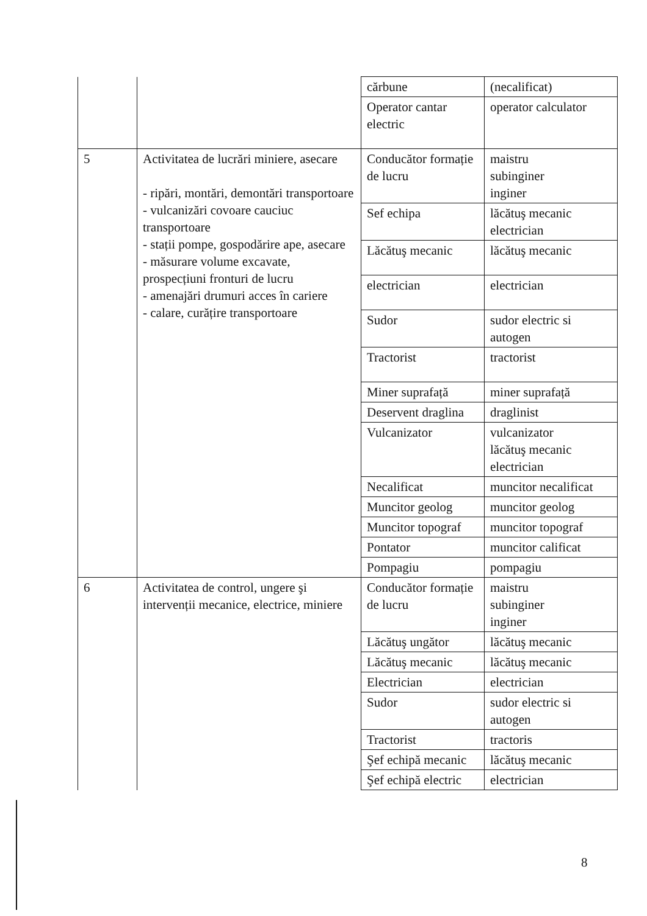| | | cărbune | (necalificat) |
| | | Operator cantar electric | operator calculator |
| 5 | Activitatea de lucrări miniere, asecare - ripări, montări, demontări transportoare - vulcanizări covoare cauciuc transportoare - stații pompe, gospodărire ape, asecare - măsurare volume excavate, prospecțiuni fronturi de lucru - amenajări drumuri acces în cariere - calare, curățire transportoare | Conducător formație de lucru | maistru subinginer inginer |
| | | Sef echipa | lăcătuş mecanic electrician |
| | | Lăcătuş mecanic | lăcătuş mecanic |
| | | electrician | electrician |
| | | Sudor | sudor electric si autogen |
| | | Tractorist | tractorist |
| | | Miner suprafață | miner suprafață |
| | | Deservent draglina | draglinist |
| | | Vulcanizator | vulcanizator lăcătuş mecanic electrician |
| | | Necalificat | muncitor necalificat |
| | | Muncitor geolog | muncitor geolog |
| | | Muncitor topograf | muncitor topograf |
| | | Pontator | muncitor calificat |
| | | Pompagiu | pompagiu |
| 6 | Activitatea de control, ungere şi intervenții mecanice, electrice, miniere | Conducător formație de lucru | maistru subinginer inginer |
| | | Lăcătuş ungător | lăcătuş mecanic |
| | | Lăcătuş mecanic | lăcătuş mecanic |
| | | Electrician | electrician |
| | | Sudor | sudor electric si autogen |
| | | Tractorist | tractoris |
| | | Şef echipă mecanic | lăcătuş mecanic |
| | | Şef echipă electric | electrician |
8